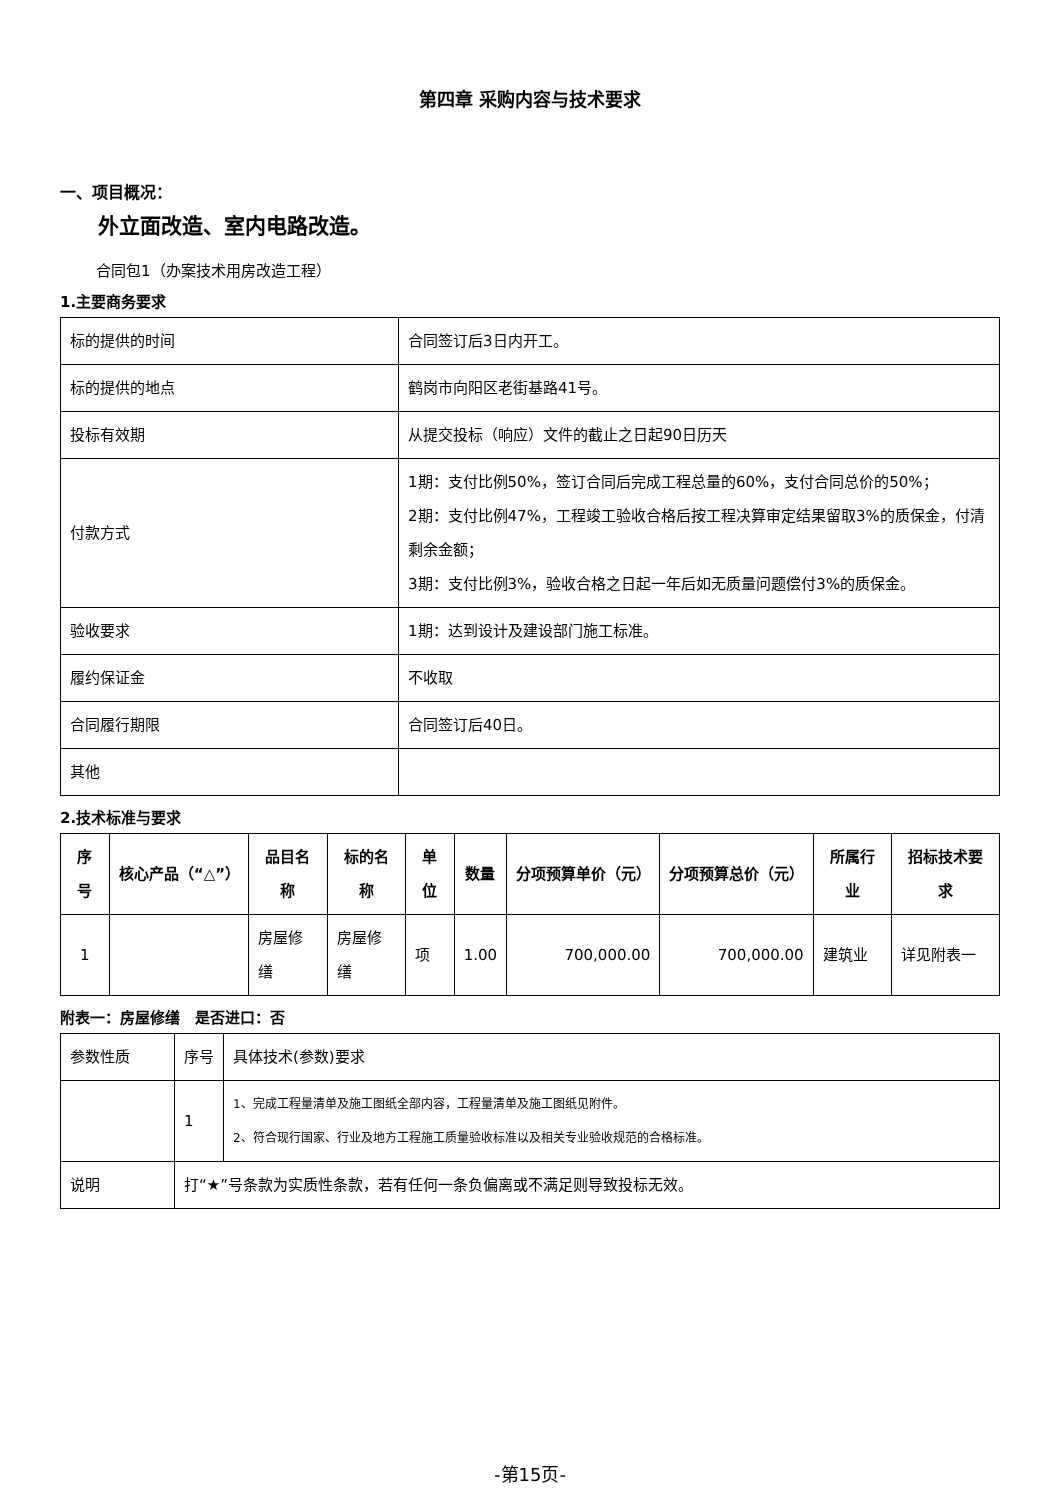第四章 采购内容与技术要求
一、项目概况：
外立面改造、室内电路改造。
合同包1（办案技术用房改造工程）
1.主要商务要求
| 标的提供的时间 | 合同签订后3日内开工。 |
| 标的提供的地点 | 鹤岗市向阳区老街基路41号。 |
| 投标有效期 | 从提交投标（响应）文件的截止之日起90日历天 |
| 付款方式 | 1期：支付比例50%，签订合同后完成工程总量的60%，支付合同总价的50%； 2期：支付比例47%，工程竣工验收合格后按工程决算审定结果留取3%的质保金，付清剩余金额； 3期：支付比例3%，验收合格之日起一年后如无质量问题偿付3%的质保金。 |
| 验收要求 | 1期：达到设计及建设部门施工标准。 |
| 履约保证金 | 不收取 |
| 合同履行期限 | 合同签订后40日。 |
| 其他 | |
2.技术标准与要求
| 序号 | 核心产品（“△”） | 品目名称 | 标的名称 | 单位 | 数量 | 分项预算单价（元） | 分项预算总价（元） | 所属行业 | 招标技术要求 |
| --- | --- | --- | --- | --- | --- | --- | --- | --- | --- |
| 1 | | 房屋修缮 | 房屋修缮 | 项 | 1.00 | 700,000.00 | 700,000.00 | 建筑业 | 详见附表一 |
附表一：房屋修缮　是否进口：否
| 参数性质 | 序号 | 具体技术(参数)要求 |
| | 1 | 1、完成工程量清单及施工图纸全部内容，工程量清单及施工图纸见附件。 2、符合现行国家、行业及地方工程施工质量验收标准以及相关专业验收规范的合格标准。 |
| 说明 | 打“★”号条款为实质性条款，若有任何一条负偏离或不满足则导致投标无效。 | |
-第15页-